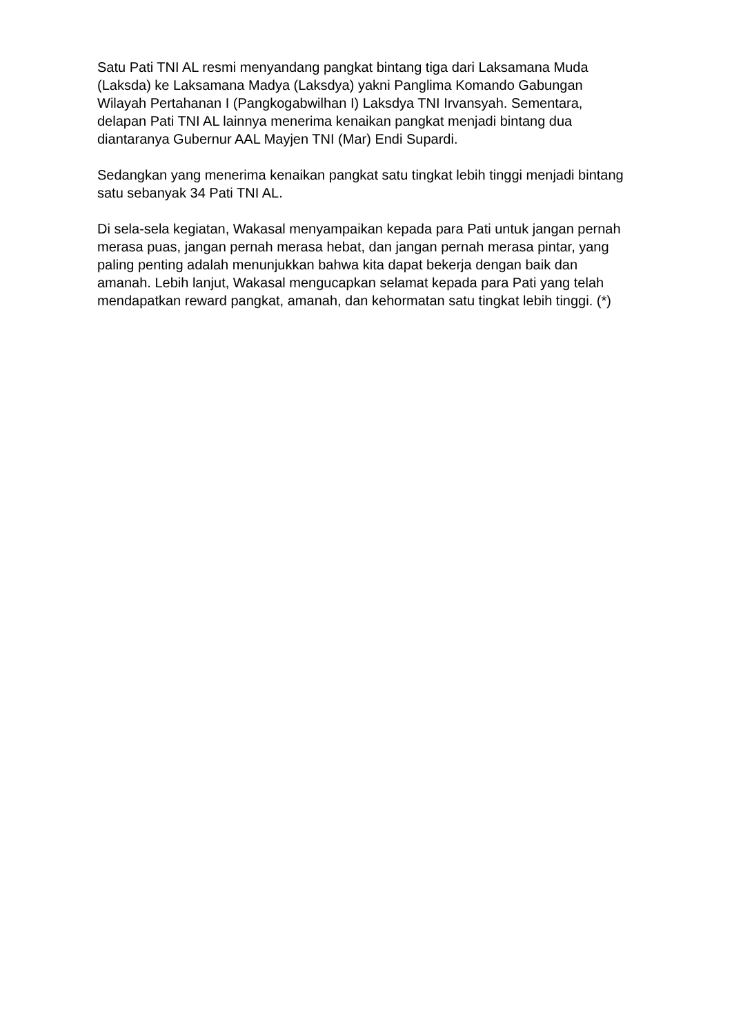Satu Pati TNI AL resmi menyandang pangkat bintang tiga dari Laksamana Muda (Laksda) ke Laksamana Madya (Laksdya) yakni Panglima Komando Gabungan Wilayah Pertahanan I (Pangkogabwilhan I) Laksdya TNI Irvansyah. Sementara, delapan Pati TNI AL lainnya menerima kenaikan pangkat menjadi bintang dua diantaranya Gubernur AAL Mayjen TNI (Mar) Endi Supardi.
Sedangkan yang menerima kenaikan pangkat satu tingkat lebih tinggi menjadi bintang satu sebanyak 34 Pati TNI AL.
Di sela-sela kegiatan, Wakasal menyampaikan kepada para Pati untuk jangan pernah merasa puas, jangan pernah merasa hebat, dan jangan pernah merasa pintar, yang paling penting adalah menunjukkan bahwa kita dapat bekerja dengan baik dan amanah. Lebih lanjut, Wakasal mengucapkan selamat kepada para Pati yang telah mendapatkan reward pangkat, amanah, dan kehormatan satu tingkat lebih tinggi. (*)